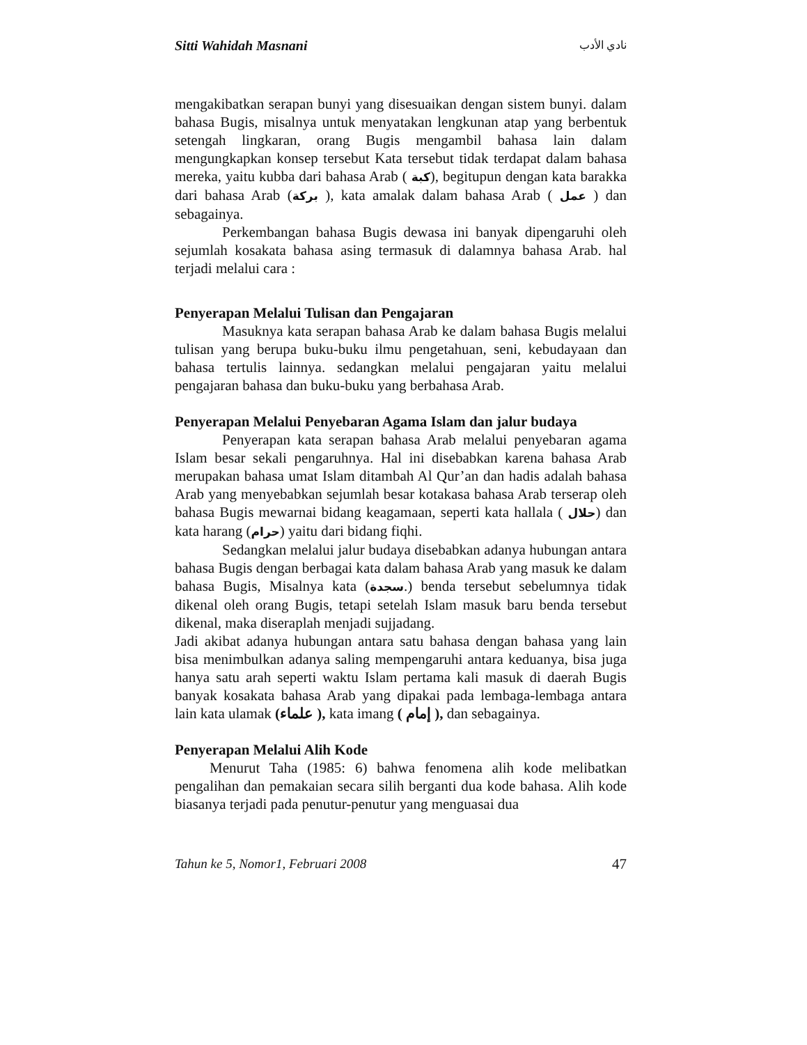Sitti Wahidah Masnani نادي الأدب
mengakibatkan serapan bunyi yang disesuaikan dengan sistem bunyi. dalam bahasa Bugis, misalnya untuk menyatakan lengkunan atap yang berbentuk setengah lingkaran, orang Bugis mengambil bahasa lain dalam mengungkapkan konsep tersebut Kata tersebut tidak terdapat dalam bahasa mereka, yaitu kubba dari bahasa Arab ( كبة), begitupun dengan kata barakka dari bahasa Arab (بركة ), kata amalak dalam bahasa Arab ( عمل ) dan sebagainya.
Perkembangan bahasa Bugis dewasa ini banyak dipengaruhi oleh sejumlah kosakata bahasa asing termasuk di dalamnya bahasa Arab. hal terjadi melalui cara :
Penyerapan Melalui Tulisan dan Pengajaran
Masuknya kata serapan bahasa Arab ke dalam bahasa Bugis melalui tulisan yang berupa buku-buku ilmu pengetahuan, seni, kebudayaan dan bahasa tertulis lainnya. sedangkan melalui pengajaran yaitu melalui pengajaran bahasa dan buku-buku yang berbahasa Arab.
Penyerapan Melalui Penyebaran Agama Islam dan jalur budaya
Penyerapan kata serapan bahasa Arab melalui penyebaran agama Islam besar sekali pengaruhnya. Hal ini disebabkan karena bahasa Arab merupakan bahasa umat Islam ditambah Al Qur’an dan hadis adalah bahasa Arab yang menyebabkan sejumlah besar kotakasa bahasa Arab terserap oleh bahasa Bugis mewarnai bidang keagamaan, seperti kata hallala ( حلال) dan kata harang (حرام) yaitu dari bidang fiqhi.
Sedangkan melalui jalur budaya disebabkan adanya hubungan antara bahasa Bugis dengan berbagai kata dalam bahasa Arab yang masuk ke dalam bahasa Bugis, Misalnya kata (سجدة.) benda tersebut sebelumnya tidak dikenal oleh orang Bugis, tetapi setelah Islam masuk baru benda tersebut dikenal, maka diseraplah menjadi sujjadang.
Jadi akibat adanya hubungan antara satu bahasa dengan bahasa yang lain bisa menimbulkan adanya saling mempengaruhi antara keduanya, bisa juga hanya satu arah seperti waktu Islam pertama kali masuk di daerah Bugis banyak kosakata bahasa Arab yang dipakai pada lembaga-lembaga antara lain kata ulamak (علماء ), kata imang ( إمام ), dan sebagainya.
Penyerapan Melalui Alih Kode
Menurut Taha (1985: 6) bahwa fenomena alih kode melibatkan pengalihan dan pemakaian secara silih berganti dua kode bahasa. Alih kode biasanya terjadi pada penutur-penutur yang menguasai dua
Tahun ke 5, Nomor1, Februari 2008 47